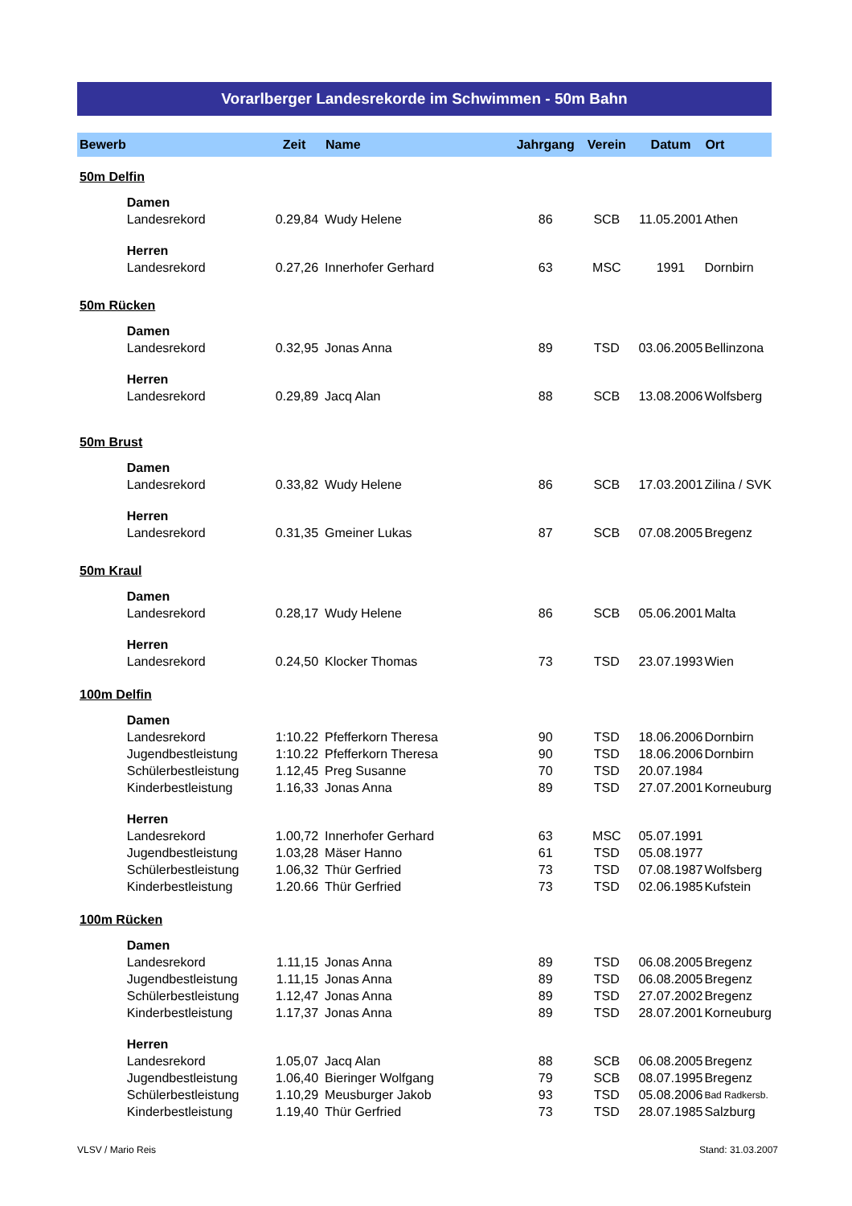Vorarlberger Landesrekorde im Schwimmen - 50m Bahn
| Bewerb | | Zeit | Name | Jahrgang | Verein | Datum | Ort |
| --- | --- | --- | --- | --- | --- | --- | --- |
| 50m Delfin | | | | | | | |
| | Damen | | | | | | |
| | Landesrekord | 0.29,84 | Wudy Helene | 86 | SCB | 11.05.2001 | Athen |
| | Herren | | | | | | |
| | Landesrekord | 0.27,26 | Innerhofer Gerhard | 63 | MSC | 1991 | Dornbirn |
| 50m Rücken | | | | | | | |
| | Damen | | | | | | |
| | Landesrekord | 0.32,95 | Jonas Anna | 89 | TSD | 03.06.2005 | Bellinzona |
| | Herren | | | | | | |
| | Landesrekord | 0.29,89 | Jacq Alan | 88 | SCB | 13.08.2006 | Wolfsberg |
| 50m Brust | | | | | | | |
| | Damen | | | | | | |
| | Landesrekord | 0.33,82 | Wudy Helene | 86 | SCB | 17.03.2001 | Zilina / SVK |
| | Herren | | | | | | |
| | Landesrekord | 0.31,35 | Gmeiner Lukas | 87 | SCB | 07.08.2005 | Bregenz |
| 50m Kraul | | | | | | | |
| | Damen | | | | | | |
| | Landesrekord | 0.28,17 | Wudy Helene | 86 | SCB | 05.06.2001 | Malta |
| | Herren | | | | | | |
| | Landesrekord | 0.24,50 | Klocker Thomas | 73 | TSD | 23.07.1993 | Wien |
| 100m Delfin | | | | | | | |
| | Damen | | | | | | |
| | Landesrekord | 1:10.22 | Pfefferkorn Theresa | 90 | TSD | 18.06.2006 | Dornbirn |
| | Jugendbestleistung | 1:10.22 | Pfefferkorn Theresa | 90 | TSD | 18.06.2006 | Dornbirn |
| | Schülerbestleistung | 1.12,45 | Preg Susanne | 70 | TSD | 20.07.1984 | |
| | Kinderbestleistung | 1.16,33 | Jonas Anna | 89 | TSD | 27.07.2001 | Korneuburg |
| | Herren | | | | | | |
| | Landesrekord | 1.00,72 | Innerhofer Gerhard | 63 | MSC | 05.07.1991 | |
| | Jugendbestleistung | 1.03,28 | Mäser Hanno | 61 | TSD | 05.08.1977 | |
| | Schülerbestleistung | 1.06,32 | Thür Gerfried | 73 | TSD | 07.08.1987 | Wolfsberg |
| | Kinderbestleistung | 1.20.66 | Thür Gerfried | 73 | TSD | 02.06.1985 | Kufstein |
| 100m Rücken | | | | | | | |
| | Damen | | | | | | |
| | Landesrekord | 1.11,15 | Jonas Anna | 89 | TSD | 06.08.2005 | Bregenz |
| | Jugendbestleistung | 1.11,15 | Jonas Anna | 89 | TSD | 06.08.2005 | Bregenz |
| | Schülerbestleistung | 1.12,47 | Jonas Anna | 89 | TSD | 27.07.2002 | Bregenz |
| | Kinderbestleistung | 1.17,37 | Jonas Anna | 89 | TSD | 28.07.2001 | Korneuburg |
| | Herren | | | | | | |
| | Landesrekord | 1.05,07 | Jacq Alan | 88 | SCB | 06.08.2005 | Bregenz |
| | Jugendbestleistung | 1.06,40 | Bieringer Wolfgang | 79 | SCB | 08.07.1995 | Bregenz |
| | Schülerbestleistung | 1.10,29 | Meusburger Jakob | 93 | TSD | 05.08.2006 | Bad Radkersb. |
| | Kinderbestleistung | 1.19,40 | Thür Gerfried | 73 | TSD | 28.07.1985 | Salzburg |
VLSV / Mario Reis Stand: 31.03.2007